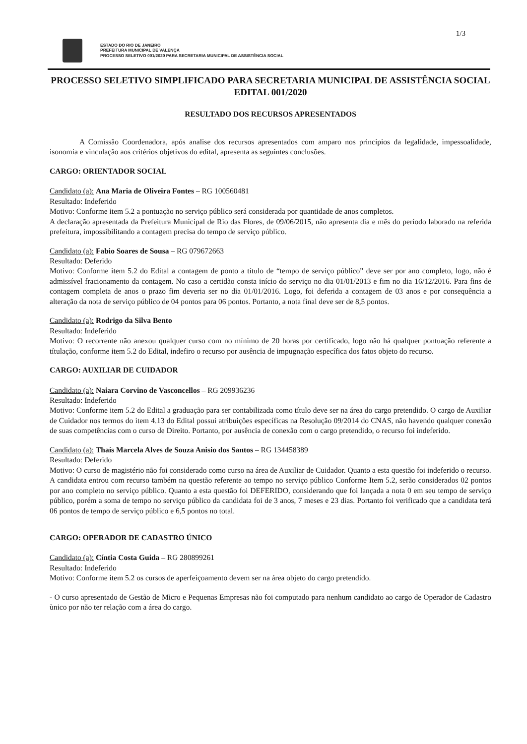1/3
ESTADO DO RIO DE JANEIRO
PREFEITURA MUNICIPAL DE VALENÇA
PROCESSO SELETIVO 001/2020 PARA SECRETARIA MUNICIPAL DE ASSISTÊNCIA SOCIAL
PROCESSO SELETIVO SIMPLIFICADO PARA SECRETARIA MUNICIPAL DE ASSISTÊNCIA SOCIAL
EDITAL 001/2020
RESULTADO DOS RECURSOS APRESENTADOS
A Comissão Coordenadora, após analise dos recursos apresentados com amparo nos princípios da legalidade, impessoalidade, isonomia e vinculação aos critérios objetivos do edital, apresenta as seguintes conclusões.
CARGO: ORIENTADOR SOCIAL
Candidato (a): Ana Maria de Oliveira Fontes – RG 100560481
Resultado: Indeferido
Motivo: Conforme item 5.2 a pontuação no serviço público será considerada por quantidade de anos completos.
A declaração apresentada da Prefeitura Municipal de Rio das Flores, de 09/06/2015, não apresenta dia e mês do período laborado na referida prefeitura, impossibilitando a contagem precisa do tempo de serviço público.
Candidato (a): Fabio Soares de Sousa – RG 079672663
Resultado: Deferido
Motivo: Conforme item 5.2 do Edital a contagem de ponto a título de “tempo de serviço público” deve ser por ano completo, logo, não é admissível fracionamento da contagem. No caso a certidão consta início do serviço no dia 01/01/2013 e fim no dia 16/12/2016. Para fins de contagem completa de anos o prazo fim deveria ser no dia 01/01/2016. Logo, foi deferida a contagem de 03 anos e por consequência a alteração da nota de serviço público de 04 pontos para 06 pontos. Portanto, a nota final deve ser de 8,5 pontos.
Candidato (a): Rodrigo da Silva Bento
Resultado: Indeferido
Motivo: O recorrente não anexou qualquer curso com no mínimo de 20 horas por certificado, logo não há qualquer pontuação referente a títulação, conforme item 5.2 do Edital, indefiro o recurso por ausência de impugnação específica dos fatos objeto do recurso.
CARGO: AUXILIAR DE CUIDADOR
Candidato (a): Naiara Corvino de Vasconcellos – RG 209936236
Resultado: Indeferido
Motivo: Conforme item 5.2 do Edital a graduação para ser contabilizada como título deve ser na área do cargo pretendido. O cargo de Auxiliar de Cuidador nos termos do item 4.13 do Edital possui atribuições específicas na Resolução 09/2014 do CNAS, não havendo qualquer conexão de suas competências com o curso de Direito. Portanto, por ausência de conexão com o cargo pretendido, o recurso foi indeferido.
Candidato (a): Thaís Marcela Alves de Souza Anisio dos Santos – RG 134458389
Resultado: Deferido
Motivo: O curso de magistério não foi considerado como curso na área de Auxiliar de Cuidador. Quanto a esta questão foi indeferido o recurso.
A candidata entrou com recurso também na questão referente ao tempo no serviço público Conforme Item 5.2, serão considerados 02 pontos por ano completo no serviço público. Quanto a esta questão foi DEFERIDO, considerando que foi lançada a nota 0 em seu tempo de serviço público, porém a soma de tempo no serviço público da candidata foi de 3 anos, 7 meses e 23 dias. Portanto foi verificado que a candidata terá 06 pontos de tempo de serviço público e 6,5 pontos no total.
CARGO: OPERADOR DE CADASTRO ÚNICO
Candidato (a): Cíntia Costa Guida – RG 280899261
Resultado: Indeferido
Motivo: Conforme item 5.2 os cursos de aperfeiçoamento devem ser na área objeto do cargo pretendido.
- O curso apresentado de Gestão de Micro e Pequenas Empresas não foi computado para nenhum candidato ao cargo de Operador de Cadastro ùnico por não ter relação com a área do cargo.